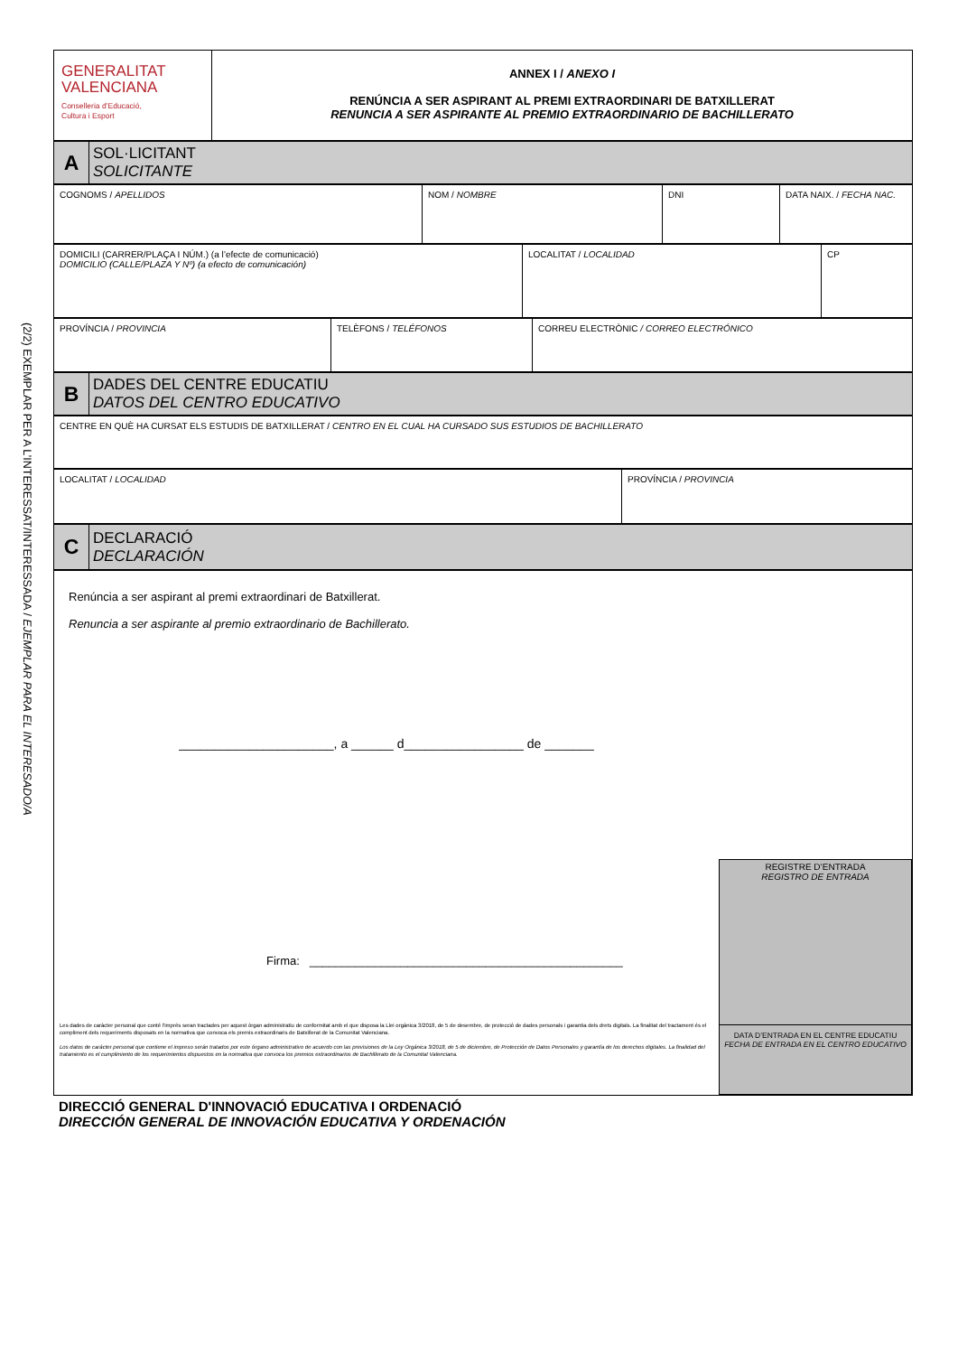(2/2) EXEMPLAR PER A L’INTERESSAT/INTERESSADA / EJEMPLAR PARA EL INTERESADO/A
| GENERALITAT VALENCIANA Conselleria d’Educació, Cultura i Esport | ANNEX I / ANEXO I RENÚNCIA A SER ASPIRANT AL PREMI EXTRAORDINARI DE BATXILLERAT RENUNCIA A SER ASPIRANTE AL PREMIO EXTRAORDINARIO DE BACHILLERATO |
| A | SOL·LICITANT SOLICITANTE |
| COGNOMS / APELLIDOS | NOM / NOMBRE | DNI | DATA NAIX. / FECHA NAC. |
| DOMICILI (CARRER/PLAÇA I NÚM.) (a l’efecte de comunicació) DOMICILIO (CALLE/PLAZA Y Nº) (a efecto de comunicación) | LOCALITAT / LOCALIDAD | CP |
| PROVÍNCIA / PROVINCIA | TELÈFONS / TELÉFONOS | CORREU ELECTRÒNIC / CORREO ELECTRÓNICO |
| B | DADES DEL CENTRE EDUCATIU DATOS DEL CENTRO EDUCATIVO |
| CENTRE EN QUÈ HA CURSAT ELS ESTUDIS DE BATXILLERAT / CENTRO EN EL CUAL HA CURSADO SUS ESTUDIOS DE BACHILLERATO |
| LOCALITAT / LOCALIDAD | PROVÍNCIA / PROVINCIA |
| C | DECLARACIÓ DECLARACIÓN |
| Renúncia a ser aspirant al premi extraordinari de Batxillerat. Renuncia a ser aspirante al premio extraordinario de Bachillerato. ______________________, a ______ d_________________ de _______ Firma: ________________________________________________ Les dades de caràcter personal que conté l'imprés seran tractades per aquest òrgan administratiu de conformitat amb el que disposa la Llei orgànica 3/2018, de 5 de desembre, de protecció de dades personals i garantia dels drets digitals. La finalitat del tractament és el compliment dels requeriments disposats en la normativa que convoca els premis extraordinaris de Batxillerat de la Comunitat Valenciana. Los datos de carácter personal que contiene el impreso serán tratados por este órgano administrativo de acuerdo con las previsiones de la Ley Orgánica 3/2018, de 5 de diciembre, de Protección de Datos Personales y garantía de los derechos digitales. La finalidad del tratamiento es el cumplimiento de los requerimientos dispuestos en la normativa que convoca los premios extraordinarios de Bachillerato de la Comunitat Valenciana. | REGISTRE D’ENTRADA REGISTRO DE ENTRADA DATA D’ENTRADA EN EL CENTRE EDUCATIU FECHA DE ENTRADA EN EL CENTRO EDUCATIVO |
DIRECCIÓ GENERAL D'INNOVACIÓ EDUCATIVA I ORDENACIÓ
DIRECCIÓN GENERAL DE INNOVACIÓN EDUCATIVA Y ORDENACIÓN